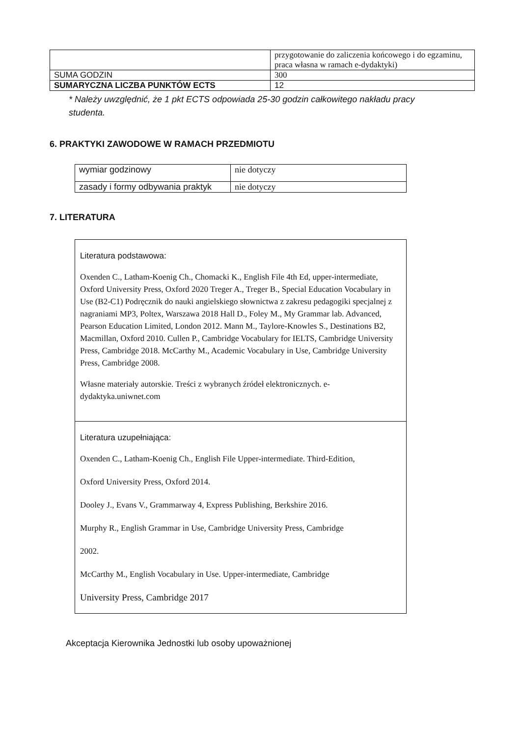| | przygotowanie do zaliczenia końcowego i do egzaminu, praca własna w ramach e-dydaktyki) |
| SUMA GODZIN | 300 |
| SUMARYCZNA LICZBA PUNKTÓW ECTS | 12 |
* Należy uwzględnić, że 1 pkt ECTS odpowiada 25-30 godzin całkowitego nakładu pracy studenta.
6. PRAKTYKI ZAWODOWE W RAMACH PRZEDMIOTU
| wymiar godzinowy | nie dotyczy |
| zasady i formy odbywania praktyk | nie dotyczy |
7. LITERATURA
| Literatura podstawowa: Oxenden C., Latham-Koenig Ch., Chomacki K., English File 4th Ed, upper-intermediate, Oxford University Press, Oxford 2020 Treger A., Treger B., Special Education Vocabulary in Use (B2-C1) Podręcznik do nauki angielskiego słownictwa z zakresu pedagogiki specjalnej z nagraniami MP3, Poltex, Warszawa 2018 Hall D., Foley M., My Grammar lab. Advanced, Pearson Education Limited, London 2012. Mann M., Taylore-Knowles S., Destinations B2, Macmillan, Oxford 2010. Cullen P., Cambridge Vocabulary for IELTS, Cambridge University Press, Cambridge 2018. McCarthy M., Academic Vocabulary in Use, Cambridge University Press, Cambridge 2008. Własne materiały autorskie. Treści z wybranych źródeł elektronicznych. e-dydaktyka.uniwnet.com |
| Literatura uzupełniająca: Oxenden C., Latham-Koenig Ch., English File Upper-intermediate. Third-Edition, Oxford University Press, Oxford 2014. Dooley J., Evans V., Grammarway 4, Express Publishing, Berkshire 2016. Murphy R., English Grammar in Use, Cambridge University Press, Cambridge 2002. McCarthy M., English Vocabulary in Use. Upper-intermediate, Cambridge University Press, Cambridge 2017 |
Akceptacja Kierownika Jednostki lub osoby upoważnionej